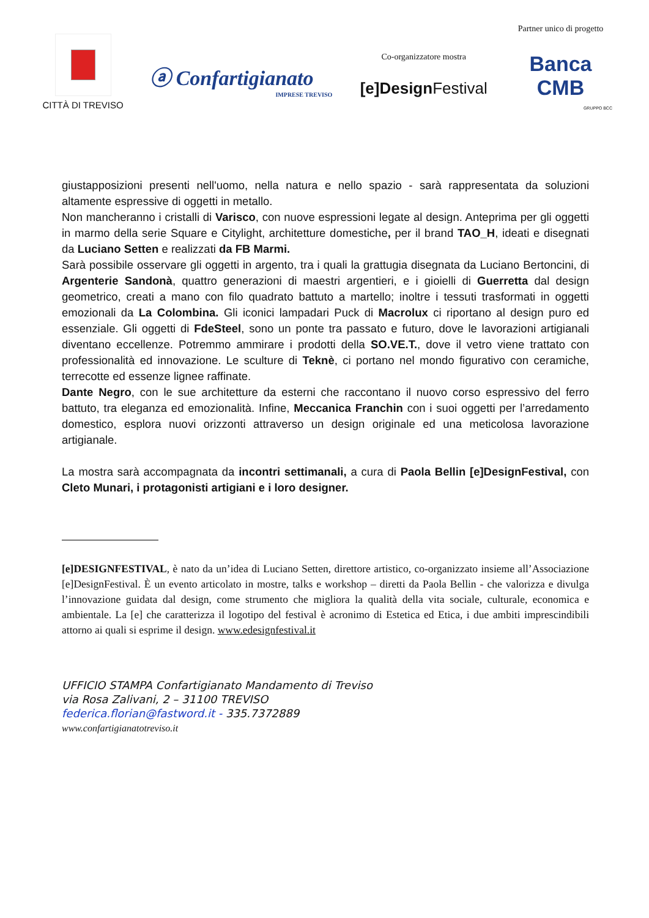CITTÀ DI TREVISO
ⓐ Confartigianato
IMPRESE TREVISO
Co-organizzatore mostra
[e]Design Festival
Partner unico di progetto
Banca CMB
GRUPPO BCC
giustapposizioni presenti nell'uomo, nella natura e nello spazio - sarà rappresentata da soluzioni altamente espressive di oggetti in metallo.
Non mancheranno i cristalli di Varisco, con nuove espressioni legate al design. Anteprima per gli oggetti in marmo della serie Square e Citylight, architetture domestiche, per il brand TAO_H, ideati e disegnati da Luciano Setten e realizzati da FB Marmi.
Sarà possibile osservare gli oggetti in argento, tra i quali la grattugia disegnata da Luciano Bertoncini, di Argenterie Sandonà, quattro generazioni di maestri argentieri, e i gioielli di Guerretta dal design geometrico, creati a mano con filo quadrato battuto a martello; inoltre i tessuti trasformati in oggetti emozionali da La Colombina. Gli iconici lampadari Puck di Macrolux ci riportano al design puro ed essenziale. Gli oggetti di FdeSteel, sono un ponte tra passato e futuro, dove le lavorazioni artigianali diventano eccellenze. Potremmo ammirare i prodotti della SO.VE.T., dove il vetro viene trattato con professionalità ed innovazione. Le sculture di Teknè, ci portano nel mondo figurativo con ceramiche, terrecotte ed essenze lignee raffinate.
Dante Negro, con le sue architetture da esterni che raccontano il nuovo corso espressivo del ferro battuto, tra eleganza ed emozionalità. Infine, Meccanica Franchin con i suoi oggetti per l’arredamento domestico, esplora nuovi orizzonti attraverso un design originale ed una meticolosa lavorazione artigianale.
La mostra sarà accompagnata da incontri settimanali, a cura di Paola Bellin [e]DesignFestival, con Cleto Munari, i protagonisti artigiani e i loro designer.
[e]DESIGNFESTIVAL, è nato da un’idea di Luciano Setten, direttore artistico, co-organizzato insieme all’Associazione [e]DesignFestival. È un evento articolato in mostre, talks e workshop – diretti da Paola Bellin - che valorizza e divulga l’innovazione guidata dal design, come strumento che migliora la qualità della vita sociale, culturale, economica e ambientale. La [e] che caratterizza il logotipo del festival è acronimo di Estetica ed Etica, i due ambiti imprescindibili attorno ai quali si esprime il design. www.edesignfestival.it
UFFICIO STAMPA Confartigianato Mandamento di Treviso
via Rosa Zalivani, 2 – 31100 TREVISO
federica.florian@fastword.it - 335.7372889
www.confartigianatotreviso.it